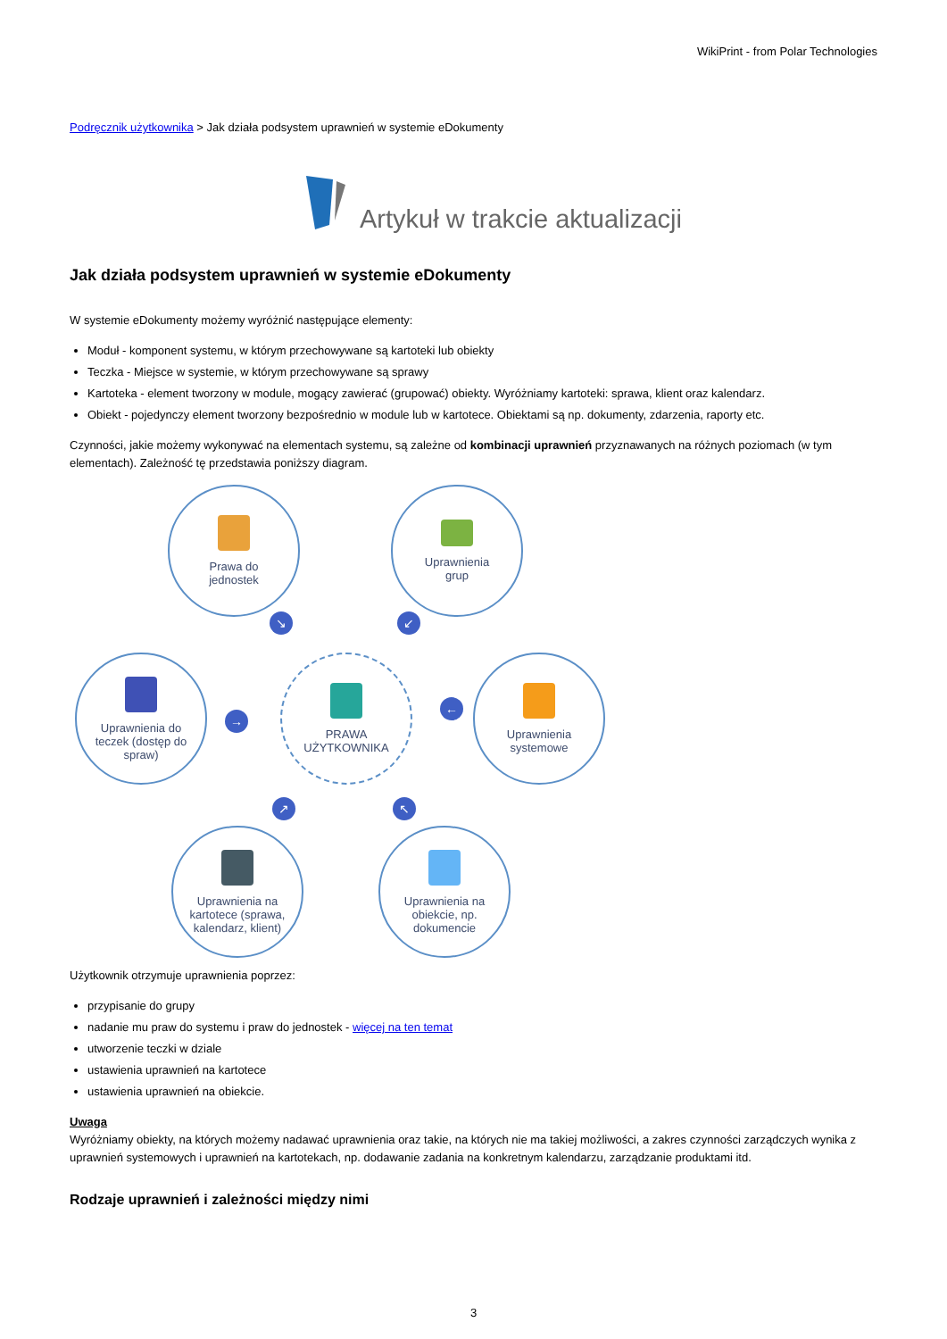WikiPrint - from Polar Technologies
Podręcznik użytkownika > Jak działa podsystem uprawnień w systemie eDokumenty
Artykuł w trakcie aktualizacji
Jak działa podsystem uprawnień w systemie eDokumenty
W systemie eDokumenty możemy wyróżnić następujące elementy:
Moduł - komponent systemu, w którym przechowywane są kartoteki lub obiekty
Teczka - Miejsce w systemie, w którym przechowywane są sprawy
Kartoteka - element tworzony w module, mogący zawierać (grupować) obiekty. Wyróżniamy kartoteki: sprawa, klient oraz kalendarz.
Obiekt - pojedynczy element tworzony bezpośrednio w module lub w kartotece. Obiektami są np. dokumenty, zdarzenia, raporty etc.
Czynności, jakie możemy wykonywać na elementach systemu, są zależne od kombinacji uprawnień przyznawanych na różnych poziomach (w tym elementach). Zależność tę przedstawia poniższy diagram.
Prawa do
jednostek
Uprawnienia
grup
↘ ↙
Uprawnienia do
teczek (dostęp do
spraw)
→
PRAWA
UŻYTKOWNIKA
←
Uprawnienia
systemowe
↗ ↖
Uprawnienia na
kartotece (sprawa,
kalendarz, klient)
Uprawnienia na
obiekcie, np.
dokumencie
Użytkownik otrzymuje uprawnienia poprzez:
przypisanie do grupy
nadanie mu praw do systemu i praw do jednostek - więcej na ten temat
utworzenie teczki w dziale
ustawienia uprawnień na kartotece
ustawienia uprawnień na obiekcie.
Uwaga
Wyróżniamy obiekty, na których możemy nadawać uprawnienia oraz takie, na których nie ma takiej możliwości, a zakres czynności zarządczych wynika z uprawnień systemowych i uprawnień na kartotekach, np. dodawanie zadania na konkretnym kalendarzu, zarządzanie produktami itd.
Rodzaje uprawnień i zależności między nimi
3